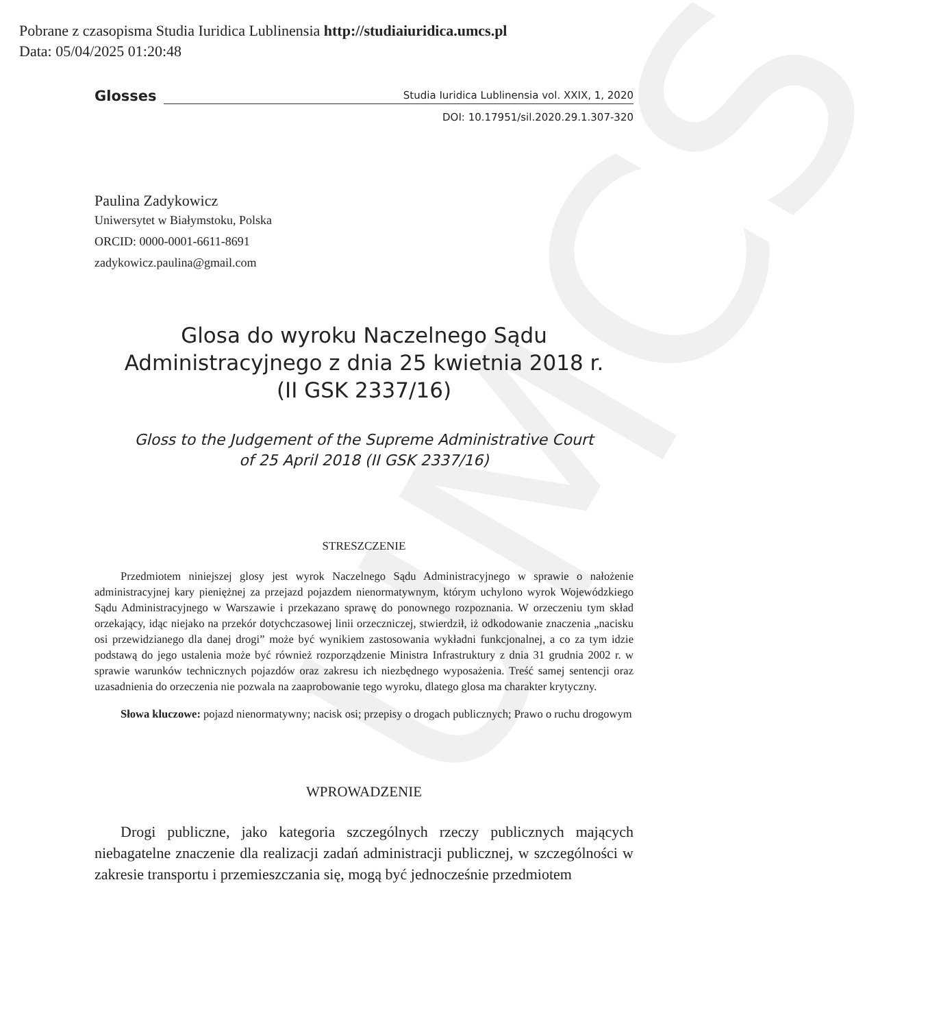UMCS
Pobrane z czasopisma Studia Iuridica Lublinensia http://studiaiuridica.umcs.pl
Data: 05/04/2025 01:20:48
Glosses Studia Iuridica Lublinensia vol. XXIX, 1, 2020
DOI: 10.17951/sil.2020.29.1.307-320
Paulina Zadykowicz
Uniwersytet w Białymstoku, Polska
ORCID: 0000-0001-6611-8691
zadykowicz.paulina@gmail.com
Glosa do wyroku Naczelnego Sądu
Administracyjnego z dnia 25 kwietnia 2018 r.
(II GSK 2337/16)
Gloss to the Judgement of the Supreme Administrative Court
of 25 April 2018 (II GSK 2337/16)
STRESZCZENIE
Przedmiotem niniejszej glosy jest wyrok Naczelnego Sądu Administracyjnego w sprawie o nałożenie administracyjnej kary pieniężnej za przejazd pojazdem nienormatywnym, którym uchylono wyrok Wojewódzkiego Sądu Administracyjnego w Warszawie i przekazano sprawę do ponownego rozpoznania. W orzeczeniu tym skład orzekający, idąc niejako na przekór dotychczasowej linii orzeczniczej, stwierdził, iż odkodowanie znaczenia „nacisku osi przewidzianego dla danej drogi” może być wynikiem zastosowania wykładni funkcjonalnej, a co za tym idzie podstawą do jego ustalenia może być również rozporządzenie Ministra Infrastruktury z dnia 31 grudnia 2002 r. w sprawie warunków technicznych pojazdów oraz zakresu ich niezbędnego wyposażenia. Treść samej sentencji oraz uzasadnienia do orzeczenia nie pozwala na zaaprobowanie tego wyroku, dlatego glosa ma charakter krytyczny.
Słowa kluczowe: pojazd nienormatywny; nacisk osi; przepisy o drogach publicznych; Prawo o ruchu drogowym
WPROWADZENIE
Drogi publiczne, jako kategoria szczególnych rzeczy publicznych mających niebagatelne znaczenie dla realizacji zadań administracji publicznej, w szczególności w zakresie transportu i przemieszczania się, mogą być jednocześnie przedmiotem